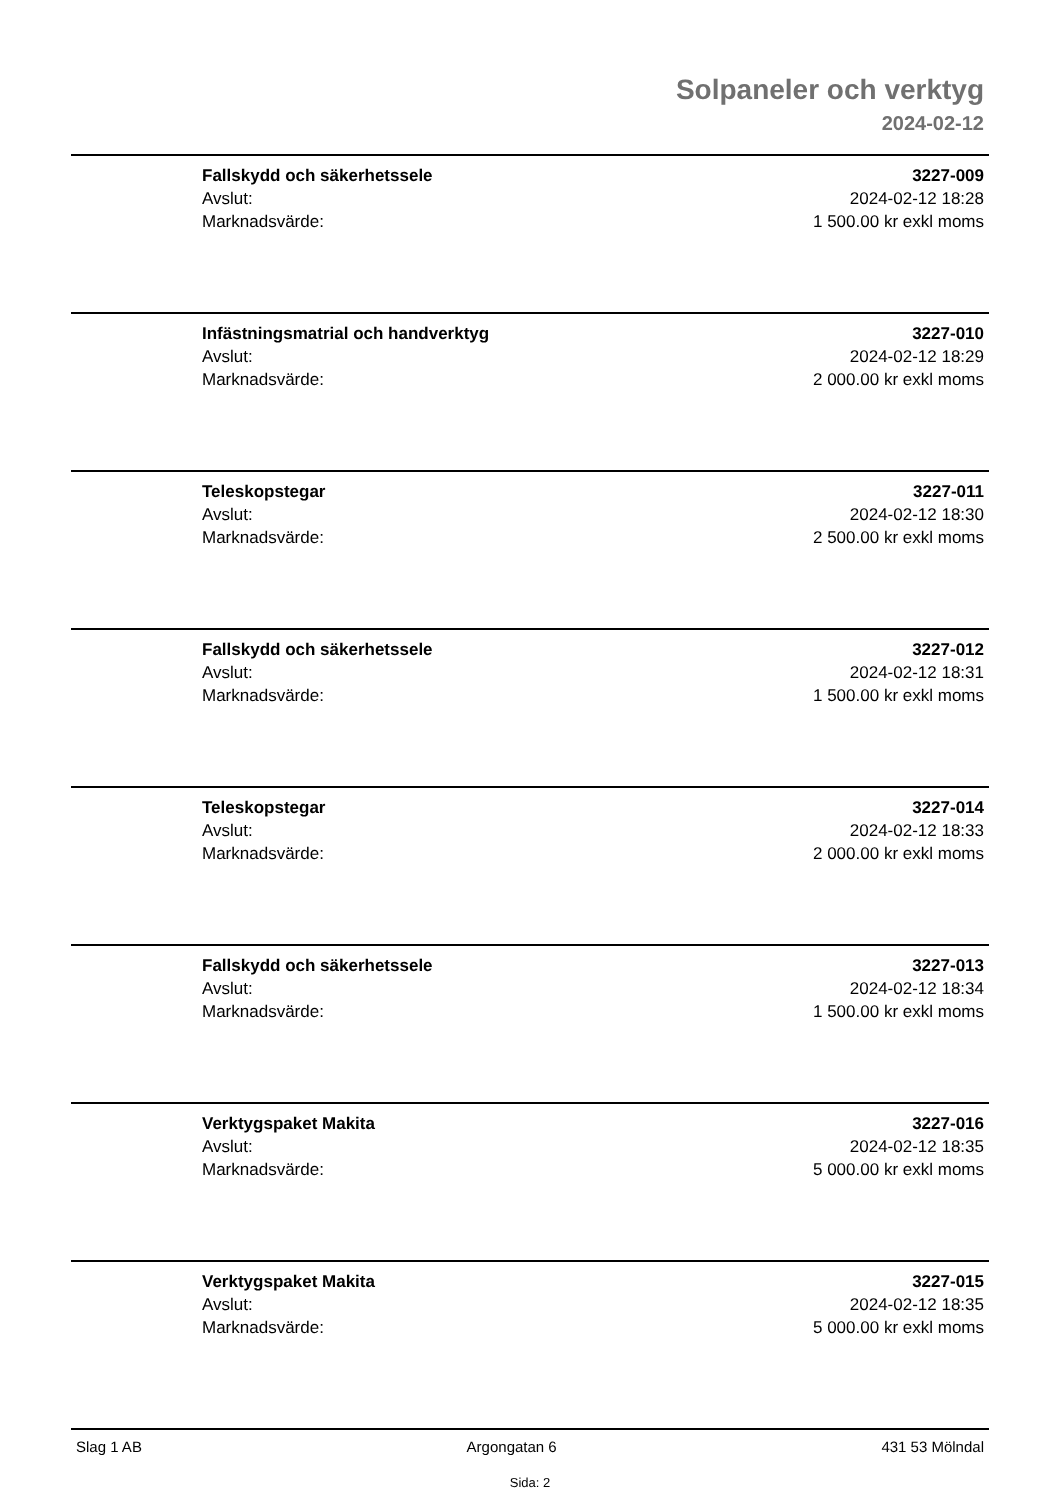Solpaneler och verktyg
2024-02-12
Fallskydd och säkerhetssele
Avslut:
Marknadsvärde:
3227-009
2024-02-12 18:28
1 500.00 kr exkl moms
Infästningsmatrial och handverktyg
Avslut:
Marknadsvärde:
3227-010
2024-02-12 18:29
2 000.00 kr exkl moms
Teleskopstegar
Avslut:
Marknadsvärde:
3227-011
2024-02-12 18:30
2 500.00 kr exkl moms
Fallskydd och säkerhetssele
Avslut:
Marknadsvärde:
3227-012
2024-02-12 18:31
1 500.00 kr exkl moms
Teleskopstegar
Avslut:
Marknadsvärde:
3227-014
2024-02-12 18:33
2 000.00 kr exkl moms
Fallskydd och säkerhetssele
Avslut:
Marknadsvärde:
3227-013
2024-02-12 18:34
1 500.00 kr exkl moms
Verktygspaket Makita
Avslut:
Marknadsvärde:
3227-016
2024-02-12 18:35
5 000.00 kr exkl moms
Verktygspaket Makita
Avslut:
Marknadsvärde:
3227-015
2024-02-12 18:35
5 000.00 kr exkl moms
Slag 1 AB Argongatan 6 431 53 Mölndal
Sida: 2